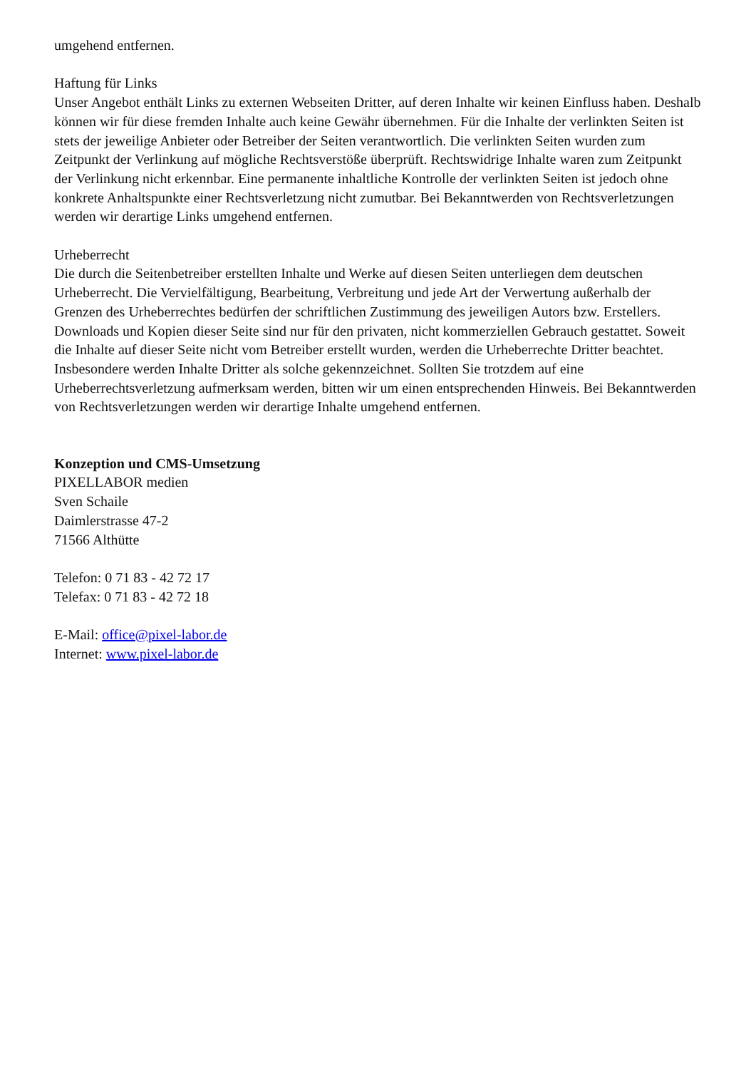umgehend entfernen.
Haftung für Links
Unser Angebot enthält Links zu externen Webseiten Dritter, auf deren Inhalte wir keinen Einfluss haben. Deshalb können wir für diese fremden Inhalte auch keine Gewähr übernehmen. Für die Inhalte der verlinkten Seiten ist stets der jeweilige Anbieter oder Betreiber der Seiten verantwortlich. Die verlinkten Seiten wurden zum Zeitpunkt der Verlinkung auf mögliche Rechtsverstöße überprüft. Rechtswidrige Inhalte waren zum Zeitpunkt der Verlinkung nicht erkennbar. Eine permanente inhaltliche Kontrolle der verlinkten Seiten ist jedoch ohne konkrete Anhaltspunkte einer Rechtsverletzung nicht zumutbar. Bei Bekanntwerden von Rechtsverletzungen werden wir derartige Links umgehend entfernen.
Urheberrecht
Die durch die Seitenbetreiber erstellten Inhalte und Werke auf diesen Seiten unterliegen dem deutschen Urheberrecht. Die Vervielfältigung, Bearbeitung, Verbreitung und jede Art der Verwertung außerhalb der Grenzen des Urheberrechtes bedürfen der schriftlichen Zustimmung des jeweiligen Autors bzw. Erstellers. Downloads und Kopien dieser Seite sind nur für den privaten, nicht kommerziellen Gebrauch gestattet. Soweit die Inhalte auf dieser Seite nicht vom Betreiber erstellt wurden, werden die Urheberrechte Dritter beachtet. Insbesondere werden Inhalte Dritter als solche gekennzeichnet. Sollten Sie trotzdem auf eine Urheberrechtsverletzung aufmerksam werden, bitten wir um einen entsprechenden Hinweis. Bei Bekanntwerden von Rechtsverletzungen werden wir derartige Inhalte umgehend entfernen.
Konzeption und CMS-Umsetzung
PIXELLABOR medien
Sven Schaile
Daimlerstrasse 47-2
71566 Althütte
Telefon: 0 71 83 - 42 72 17
Telefax: 0 71 83 - 42 72 18
E-Mail: office@pixel-labor.de
Internet: www.pixel-labor.de